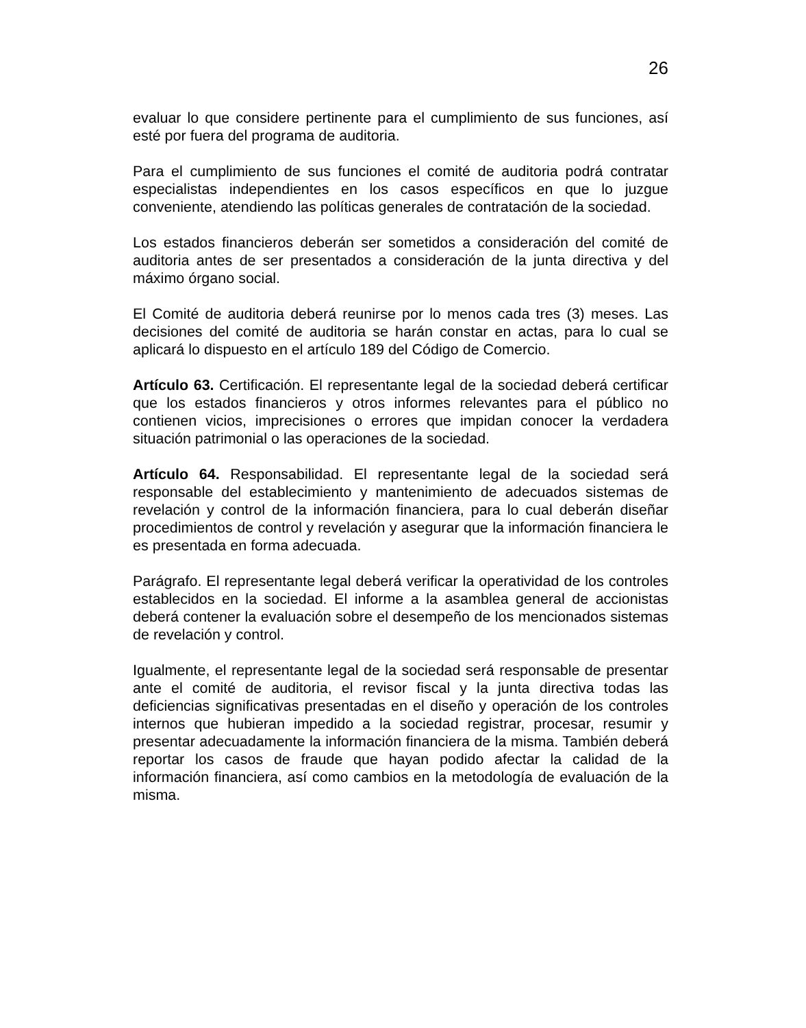26
evaluar lo que considere pertinente para el cumplimiento de sus funciones, así esté por fuera del programa de auditoria.
Para el cumplimiento de sus funciones el comité de auditoria podrá contratar especialistas independientes en los casos específicos en que lo juzgue conveniente, atendiendo las políticas generales de contratación de la sociedad.
Los estados financieros deberán ser sometidos a consideración del comité de auditoria antes de ser presentados a consideración de la junta directiva y del máximo órgano social.
El Comité de auditoria deberá reunirse por lo menos cada tres (3) meses. Las decisiones del comité de auditoria se harán constar en actas, para lo cual se aplicará lo dispuesto en el artículo 189 del Código de Comercio.
Artículo 63. Certificación. El representante legal de la sociedad deberá certificar que los estados financieros y otros informes relevantes para el público no contienen vicios, imprecisiones o errores que impidan conocer la verdadera situación patrimonial o las operaciones de la sociedad.
Artículo 64. Responsabilidad. El representante legal de la sociedad será responsable del establecimiento y mantenimiento de adecuados sistemas de revelación y control de la información financiera, para lo cual deberán diseñar procedimientos de control y revelación y asegurar que la información financiera le es presentada en forma adecuada.
Parágrafo. El representante legal deberá verificar la operatividad de los controles establecidos en la sociedad. El informe a la asamblea general de accionistas deberá contener la evaluación sobre el desempeño de los mencionados sistemas de revelación y control.
Igualmente, el representante legal de la sociedad será responsable de presentar ante el comité de auditoria, el revisor fiscal y la junta directiva todas las deficiencias significativas presentadas en el diseño y operación de los controles internos que hubieran impedido a la sociedad registrar, procesar, resumir y presentar adecuadamente la información financiera de la misma. También deberá reportar los casos de fraude que hayan podido afectar la calidad de la información financiera, así como cambios en la metodología de evaluación de la misma.